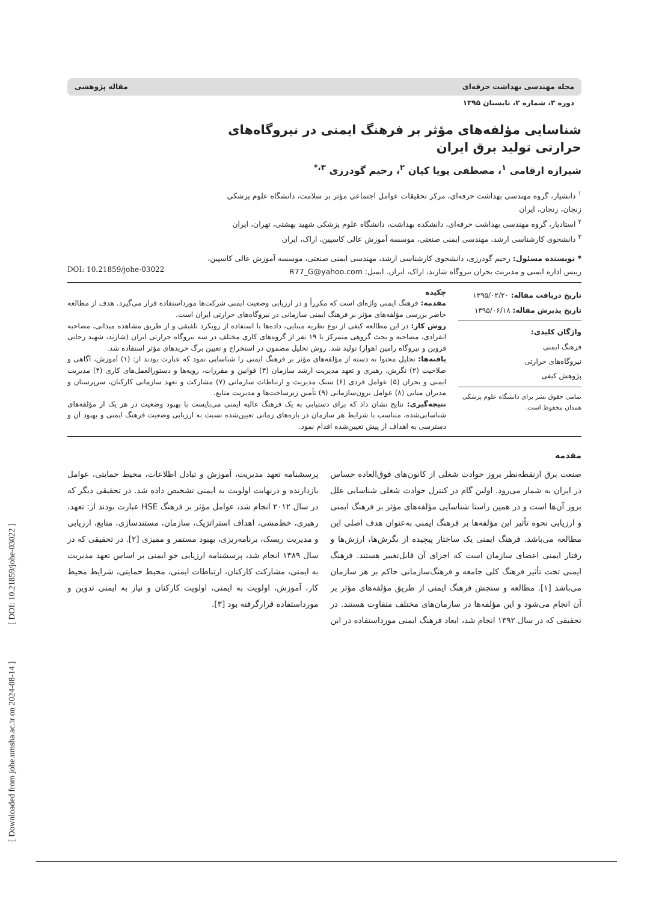[ Downloaded from johe.umsha.ac.ir on 2024-08-14 ] [ DOI: 10.21859/johe-03022 ]
مجله مهندسی بهداشت حرفه‌ای مقاله پژوهشی
دوره ۳، شماره ۲، تابستان ۱۳۹۵
شناسایی مؤلفه‌های مؤثر بر فرهنگ ایمنی در نیروگاه‌های حرارتی تولید برق ایران
شیرازه ارقامی <sup>۱</sup>، مصطفی پویا کیان <sup>۲</sup>، رحیم گودرزی <sup>۳،*</sup>
<sup>۱</sup> دانشیار، گروه مهندسی بهداشت حرفه‌ای، مرکز تحقیقات عوامل اجتماعی مؤثر بر سلامت، دانشگاه علوم پزشکی زنجان، زنجان، ایران
<sup>۲</sup> استادیار، گروه مهندسی بهداشت حرفه‌ای، دانشکده بهداشت، دانشگاه علوم پزشکی شهید بهشتی، تهران، ایران
<sup>۳</sup> دانشجوی کارشناسی ارشد، مهندسی ایمنی صنعتی، موسسه آموزش عالی کاسپین، اراک، ایران
* نویسنده مسئول: رحیم گودرزی، دانشجوی کارشناسی ارشد، مهندسی ایمنی صنعتی، موسسه آموزش عالی کاسپین، رییس اداره ایمنی و مدیریت بحران نیروگاه شازند، اراک، ایران. ایمیل: R77_G@yahoo.com
DOI: 10.21859/johe-03022
تاریخ دریافت مقاله: ۱۳۹۵/۰۲/۲۰
تاریخ پذیرش مقاله: ۱۳۹۵/۰۶/۱۸
واژگان کلیدی:
فرهنگ ایمنی
نیروگاه‌های حرارتی
پژوهش کیفی
تمامی حقوق نشر برای دانشگاه علوم پزشکی همدان محفوظ است.
چکیده
مقدمه: فرهنگ ایمنی واژه‌ای است که مکرراً و در ارزیابی وضعیت ایمنی شرکت‌ها مورداستفاده قرار می‌گیرد. هدف از مطالعه حاضر بررسی مؤلفه‌های مؤثر بر فرهنگ ایمنی سازمانی در نیروگاه‌های حرارتی ایران است.
روش کار: در این مطالعه کیفی از نوع نظریه مبنایی، داده‌ها با استفاده از رویکرد تلفیقی و از طریق مشاهده میدانی، مصاحبه انفرادی، مصاحبه و بحث گروهی متمرکز با ۱۹ نفر از گروه‌های کاری مختلف در سه نیروگاه حرارتی ایران (شازند، شهید رجایی قزوین و نیروگاه رامین اهواز) تولید شد. روش تحلیل مضمون در استخراج و تعیین برگ خریدهای مؤثر استفاده شد.
یافته‌ها: تحلیل محتوا نه دسته از مؤلفه‌های مؤثر بر فرهنگ ایمنی را شناسایی نمود که عبارت بودند از: (۱) آموزش، آگاهی و صلاحیت (۲) نگرش، رهبری و تعهد مدیریت ارشد سازمان (۳) قوانین و مقررات، رویه‌ها و دستورالعمل‌های کاری (۴) مدیریت ایمنی و بحران (۵) عوامل فردی (۶) سبک مدیریت و ارتباطات سازمانی (۷) مشارکت و تعهد سازمانی کارکنان، سرپرستان و مدیران میانی (۸) عوامل برون‌سازمانی (۹) تأمین زیرساخت‌ها و مدیریت منابع.
نتیجه‌گیری: نتایج نشان داد که برای دستیابی به یک فرهنگ عالیه ایمنی می‌بایست با بهبود وضعیت در هر یک از مؤلفه‌های شناسایی‌شده، متناسب با شرایط هر سازمان در بازه‌های زمانی تعیین‌شده نسبت به ارزیابی وضعیت فرهنگ ایمنی و بهبود آن و دسترسی به اهداف از پیش تعیین‌شده اقدام نمود.
مقدمه
صنعت برق ازنقطه‌نظر بروز حوادث شغلی از کانون‌های فوق‌العاده حساس در ایران به شمار می‌رود. اولین گام در کنترل حوادث شغلی شناسایی علل بروز آن‌ها است و در همین راستا شناسایی مؤلفه‌های مؤثر بر فرهنگ ایمنی و ارزیابی نحوه تأثیر این مؤلفه‌ها بر فرهنگ ایمنی به‌عنوان هدف اصلی این مطالعه می‌باشد. فرهنگ ایمنی یک ساختار پیچیده از نگرش‌ها، ارزش‌ها و رفتار ایمنی اعضای سازمان است که اجزای آن قابل‌تغییر هستند. فرهنگ ایمنی تحت تأثیر فرهنگ کلی جامعه و فرهنگ‌سازمانی حاکم بر هر سازمان می‌باشد [۱]. مطالعه و سنجش فرهنگ ایمنی از طریق مؤلفه‌های مؤثر بر آن انجام می‌شود و این مؤلفه‌ها در سازمان‌های مختلف متفاوت هستند. در تحقیقی که در سال ۱۳۹۲ انجام شد، ابعاد فرهنگ ایمنی مورداستفاده در این پرسشنامه تعهد مدیریت، آموزش و تبادل اطلاعات، محیط حمایتی، عوامل بازدارنده و درنهایت اولویت به ایمنی تشخیص داده شد. در تحقیقی دیگر که در سال ۲۰۱۲ انجام شد، عوامل مؤثر بر فرهنگ HSE عبارت بودند از: تعهد، رهبری، خط‌مشی، اهداف استراتژیک، سازمان، مستندسازی، منابع، ارزیابی و مدیریت ریسک، برنامه‌ریزی، بهبود مستمر و ممیزی [۲]. در تحقیقی که در سال ۱۳۸۹ انجام شد، پرسشنامه ارزیابی جو ایمنی بر اساس تعهد مدیریت به ایمنی، مشارکت کارکنان، ارتباطات ایمنی، محیط حمایتی، شرایط محیط کار، آموزش، اولویت به ایمنی، اولویت کارکنان و نیاز به ایمنی تدوین و مورداستفاده قرارگرفته بود [۳].